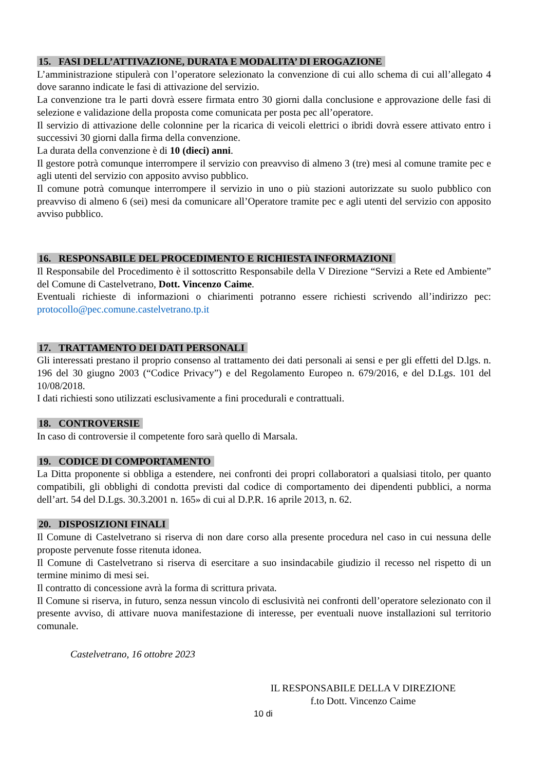15. FASI DELL’ATTIVAZIONE, DURATA E MODALITA’ DI EROGAZIONE
L’amministrazione stipulerà con l’operatore selezionato la convenzione di cui allo schema di cui all’allegato 4 dove saranno indicate le fasi di attivazione del servizio.
La convenzione tra le parti dovrà essere firmata entro 30 giorni dalla conclusione e approvazione delle fasi di selezione e validazione della proposta come comunicata per posta pec all’operatore.
Il servizio di attivazione delle colonnine per la ricarica di veicoli elettrici o ibridi dovrà essere attivato entro i successivi 30 giorni dalla firma della convenzione.
La durata della convenzione è di 10 (dieci) anni.
Il gestore potrà comunque interrompere il servizio con preavviso di almeno 3 (tre) mesi al comune tramite pec e agli utenti del servizio con apposito avviso pubblico.
Il comune potrà comunque interrompere il servizio in uno o più stazioni autorizzate su suolo pubblico con preavviso di almeno 6 (sei) mesi da comunicare all’Operatore tramite pec e agli utenti del servizio con apposito avviso pubblico.
16. RESPONSABILE DEL PROCEDIMENTO E RICHIESTA INFORMAZIONI
Il Responsabile del Procedimento è il sottoscritto Responsabile della V Direzione “Servizi a Rete ed Ambiente” del Comune di Castelvetrano, Dott. Vincenzo Caime.
Eventuali richieste di informazioni o chiarimenti potranno essere richiesti scrivendo all’indirizzo pec: protocollo@pec.comune.castelvetrano.tp.it
17. TRATTAMENTO DEI DATI PERSONALI
Gli interessati prestano il proprio consenso al trattamento dei dati personali ai sensi e per gli effetti del D.lgs. n. 196 del 30 giugno 2003 (“Codice Privacy”) e del Regolamento Europeo n. 679/2016, e del D.Lgs. 101 del 10/08/2018.
I dati richiesti sono utilizzati esclusivamente a fini procedurali e contrattuali.
18. CONTROVERSIE
In caso di controversie il competente foro sarà quello di Marsala.
19. CODICE DI COMPORTAMENTO
La Ditta proponente si obbliga a estendere, nei confronti dei propri collaboratori a qualsiasi titolo, per quanto compatibili, gli obblighi di condotta previsti dal codice di comportamento dei dipendenti pubblici, a norma dell’art. 54 del D.Lgs. 30.3.2001 n. 165» di cui al D.P.R. 16 aprile 2013, n. 62.
20. DISPOSIZIONI FINALI
Il Comune di Castelvetrano si riserva di non dare corso alla presente procedura nel caso in cui nessuna delle proposte pervenute fosse ritenuta idonea.
Il Comune di Castelvetrano si riserva di esercitare a suo insindacabile giudizio il recesso nel rispetto di un termine minimo di mesi sei.
Il contratto di concessione avrà la forma di scrittura privata.
Il Comune si riserva, in futuro, senza nessun vincolo di esclusività nei confronti dell’operatore selezionato con il presente avviso, di attivare nuova manifestazione di interesse, per eventuali nuove installazioni sul territorio comunale.
Castelvetrano, 16 ottobre 2023
IL RESPONSABILE DELLA V DIREZIONE
f.to Dott. Vincenzo Caime
10 di